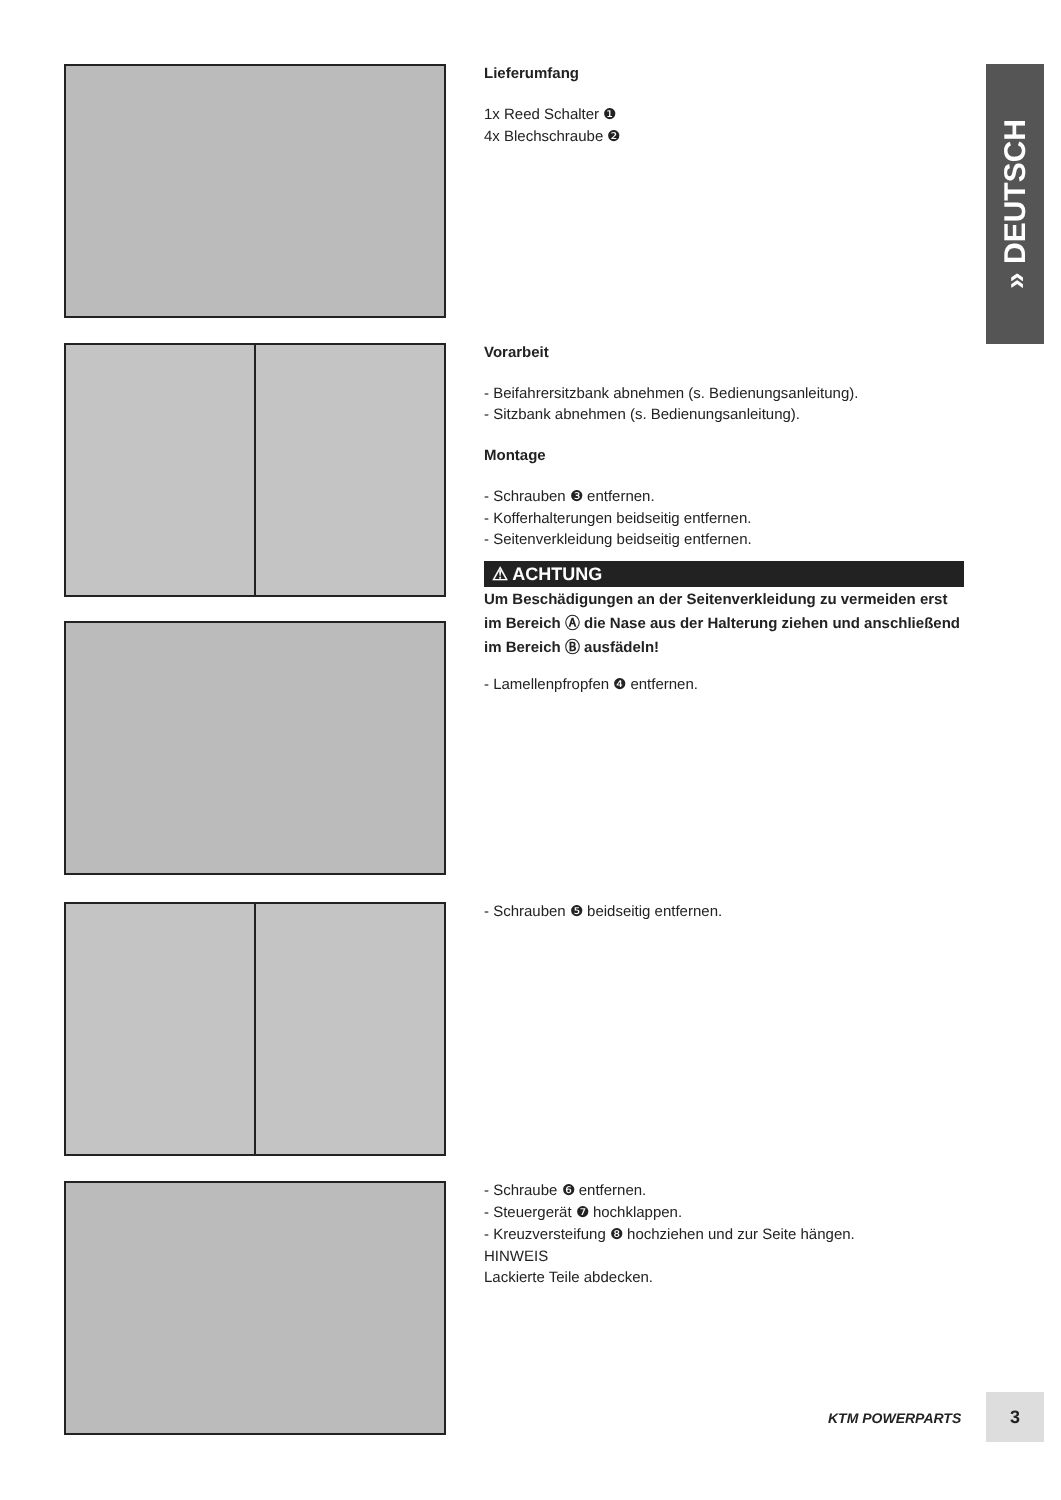Lieferumfang
1x Reed Schalter ❶
4x Blechschraube ❷
Vorarbeit
- Beifahrersitzbank abnehmen (s. Bedienungsanleitung).
- Sitzbank abnehmen (s. Bedienungsanleitung).
Montage
- Schrauben ❸ entfernen.
- Kofferhalterungen beidseitig entfernen.
- Seitenverkleidung beidseitig entfernen.
⚠ ACHTUNG
Um Beschädigungen an der Seitenverkleidung zu vermeiden erst im Bereich Ⓐ die Nase aus der Halterung ziehen und anschließend im Bereich Ⓑ ausfädeln!
- Lamellenpfropfen ❹ entfernen.
- Schrauben ❺ beidseitig entfernen.
- Schraube ❻ entfernen.
- Steuergerät ❼ hochklappen.
- Kreuzversteifung ❽ hochziehen und zur Seite hängen.
HINWEIS
Lackierte Teile abdecken.
» DEUTSCH
KTM POWERPARTS
3